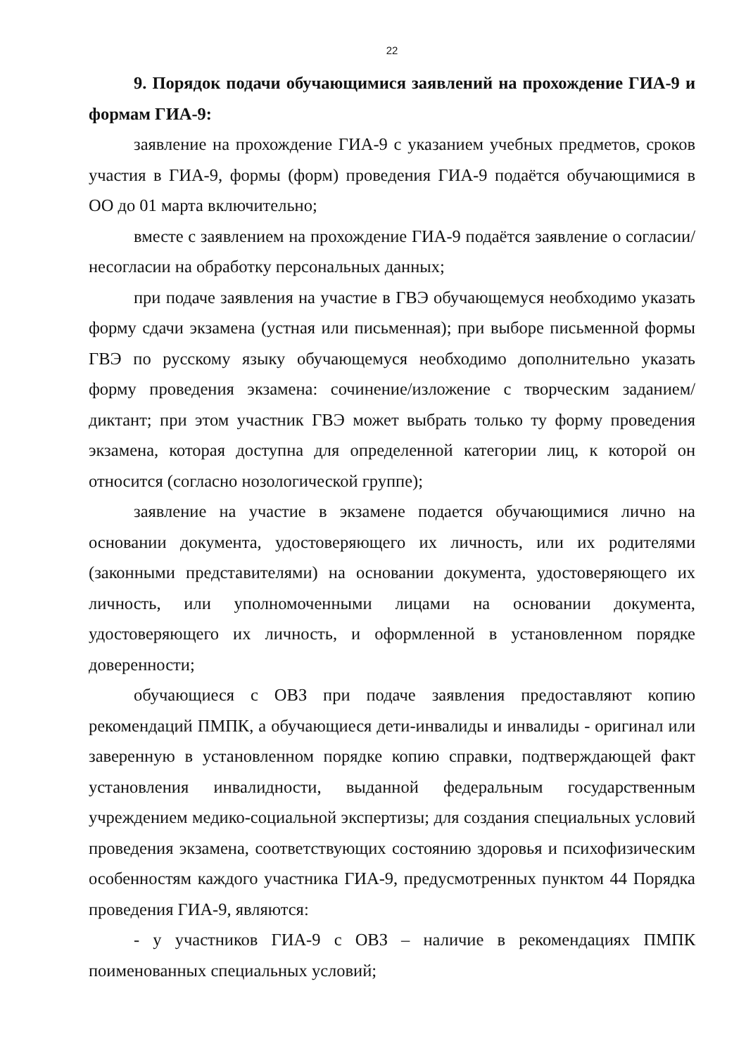22
9. Порядок подачи обучающимися заявлений на прохождение ГИА-9 и формам ГИА-9:
заявление на прохождение ГИА-9 с указанием учебных предметов, сроков участия в ГИА-9, формы (форм) проведения ГИА-9 подаётся обучающимися в ОО до 01 марта включительно;
вместе с заявлением на прохождение ГИА-9 подаётся заявление о согласии/несогласии на обработку персональных данных;
при подаче заявления на участие в ГВЭ обучающемуся необходимо указать форму сдачи экзамена (устная или письменная); при выборе письменной формы ГВЭ по русскому языку обучающемуся необходимо дополнительно указать форму проведения экзамена: сочинение/изложение с творческим заданием/диктант; при этом участник ГВЭ может выбрать только ту форму проведения экзамена, которая доступна для определенной категории лиц, к которой он относится (согласно нозологической группе);
заявление на участие в экзамене подается обучающимися лично на основании документа, удостоверяющего их личность, или их родителями (законными представителями) на основании документа, удостоверяющего их личность, или уполномоченными лицами на основании документа, удостоверяющего их личность, и оформленной в установленном порядке доверенности;
обучающиеся с ОВЗ при подаче заявления предоставляют копию рекомендаций ПМПК, а обучающиеся дети-инвалиды и инвалиды - оригинал или заверенную в установленном порядке копию справки, подтверждающей факт установления инвалидности, выданной федеральным государственным учреждением медико-социальной экспертизы; для создания специальных условий проведения экзамена, соответствующих состоянию здоровья и психофизическим особенностям каждого участника ГИА-9, предусмотренных пунктом 44 Порядка проведения ГИА-9, являются:
- у участников ГИА-9 с ОВЗ – наличие в рекомендациях ПМПК поименованных специальных условий;